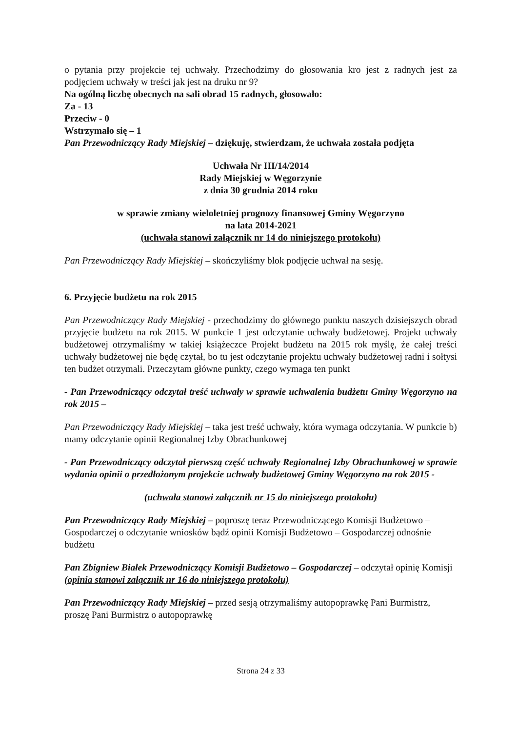o pytania przy projekcie tej uchwały. Przechodzimy do głosowania kro jest z radnych jest za podjęciem uchwały w treści jak jest na druku nr 9?
Na ogólną liczbę obecnych na sali obrad 15 radnych, głosowało:
Za - 13
Przeciw - 0
Wstrzymało się – 1
Pan Przewodniczący Rady Miejskiej – dziękuję, stwierdzam, że uchwała została podjęta
Uchwała Nr III/14/2014
Rady Miejskiej w Węgorzynie
z dnia 30 grudnia 2014 roku
w sprawie zmiany wieloletniej prognozy finansowej Gminy Węgorzyno
na lata 2014-2021
(uchwała stanowi załącznik nr 14 do niniejszego protokołu)
Pan Przewodniczący Rady Miejskiej – skończyliśmy blok podjęcie uchwał na sesję.
6. Przyjęcie budżetu na rok 2015
Pan Przewodniczący Rady Miejskiej - przechodzimy do głównego punktu naszych dzisiejszych obrad przyjęcie budżetu na rok 2015. W punkcie 1 jest odczytanie uchwały budżetowej. Projekt uchwały budżetowej otrzymaliśmy w takiej książeczce Projekt budżetu na 2015 rok myślę, że całej treści uchwały budżetowej nie będę czytał, bo tu jest odczytanie projektu uchwały budżetowej radni i sołtysi ten budżet otrzymali. Przeczytam główne punkty, czego wymaga ten punkt
- Pan Przewodniczący odczytał treść uchwały w sprawie uchwalenia budżetu Gminy Węgorzyno na rok 2015 –
Pan Przewodniczący Rady Miejskiej – taka jest treść uchwały, która wymaga odczytania. W punkcie b) mamy odczytanie opinii Regionalnej Izby Obrachunkowej
- Pan Przewodniczący odczytał pierwszą część uchwały Regionalnej Izby Obrachunkowej w sprawie wydania opinii o przedłożonym projekcie uchwały budżetowej Gminy Węgorzyno na rok 2015 -
(uchwała stanowi załącznik nr 15 do niniejszego protokołu)
Pan Przewodniczący Rady Miejskiej – poproszę teraz Przewodniczącego Komisji Budżetowo – Gospodarczej o odczytanie wniosków bądź opinii Komisji Budżetowo – Gospodarczej odnośnie budżetu
Pan Zbigniew Białek Przewodniczący Komisji Budżetowo – Gospodarczej – odczytał opinię Komisji (opinia stanowi załącznik nr 16 do niniejszego protokołu)
Pan Przewodniczący Rady Miejskiej – przed sesją otrzymaliśmy autopoprawkę Pani Burmistrz, proszę Pani Burmistrz o autopoprawkę
Strona 24 z 33